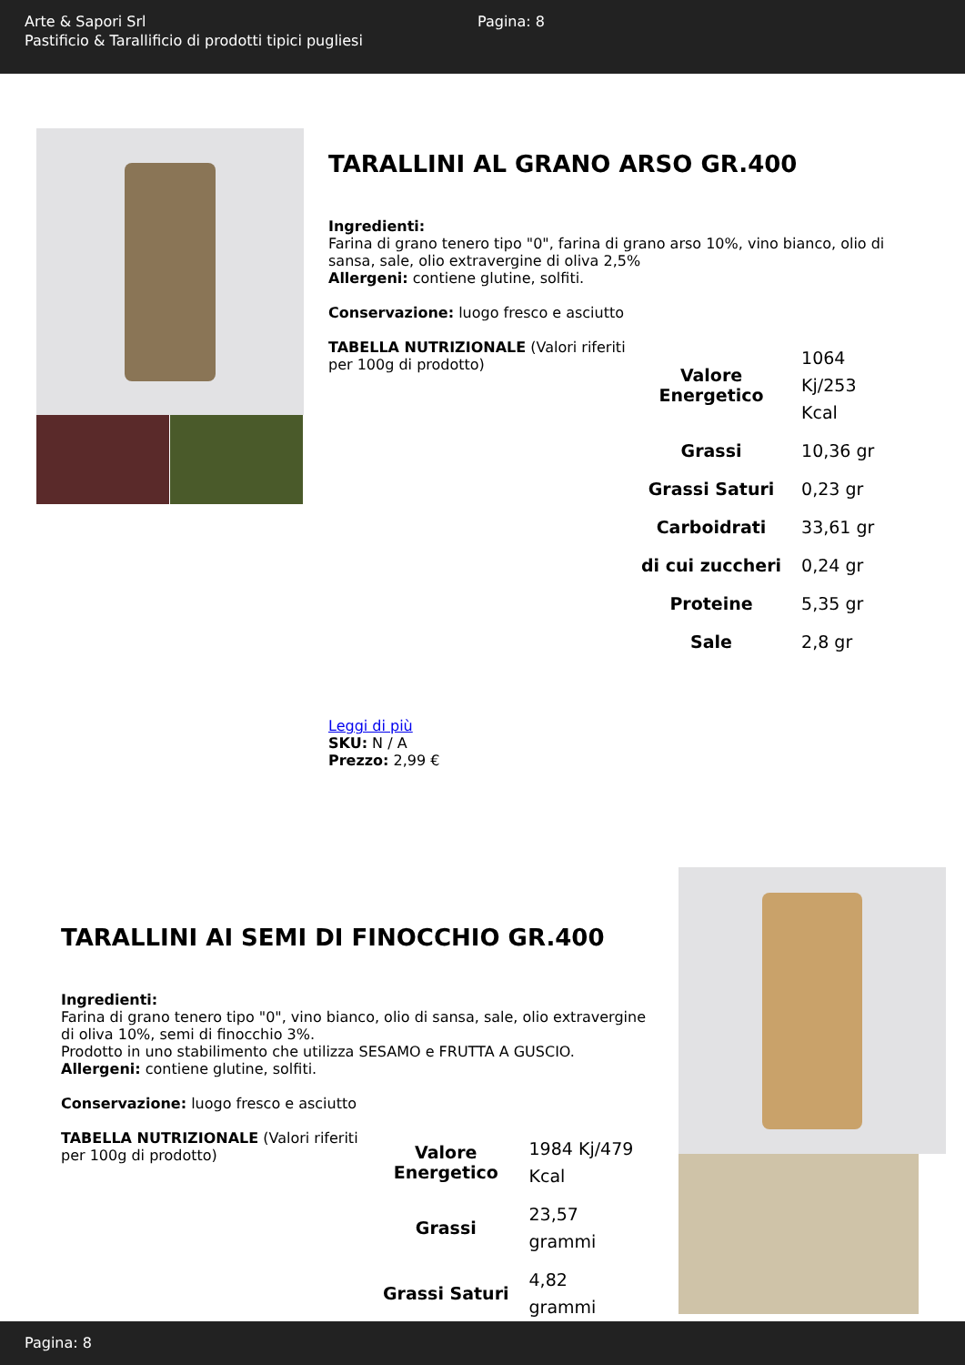Arte & Sapori Srl
Pastificio & Tarallificio di prodotti tipici pugliesi
Pagina: 8
TARALLINI AL GRANO ARSO GR.400
Ingredienti:
Farina di grano tenero tipo "0", farina di grano arso 10%, vino bianco, olio di sansa, sale, olio extravergine di oliva 2,5%
Allergeni: contiene glutine, solfiti.
Conservazione: luogo fresco e asciutto
TABELLA NUTRIZIONALE (Valori riferiti per 100g di prodotto)
| Valore Energetico | 1064 Kj/253 Kcal |
| Grassi | 10,36 gr |
| Grassi Saturi | 0,23 gr |
| Carboidrati | 33,61 gr |
| di cui zuccheri | 0,24 gr |
| Proteine | 5,35 gr |
| Sale | 2,8 gr |
Leggi di più
SKU: N / A
Prezzo: 2,99 €
TARALLINI AI SEMI DI FINOCCHIO GR.400
Ingredienti:
Farina di grano tenero tipo "0", vino bianco, olio di sansa, sale, olio extravergine di oliva 10%, semi di finocchio 3%.
Prodotto in uno stabilimento che utilizza SESAMO e FRUTTA A GUSCIO.
Allergeni: contiene glutine, solfiti.
Conservazione: luogo fresco e asciutto
TABELLA NUTRIZIONALE (Valori riferiti per 100g di prodotto)
| Valore Energetico | 1984 Kj/479 Kcal |
| Grassi | 23,57 grammi |
| Grassi Saturi | 4,82 grammi |
Pagina: 8